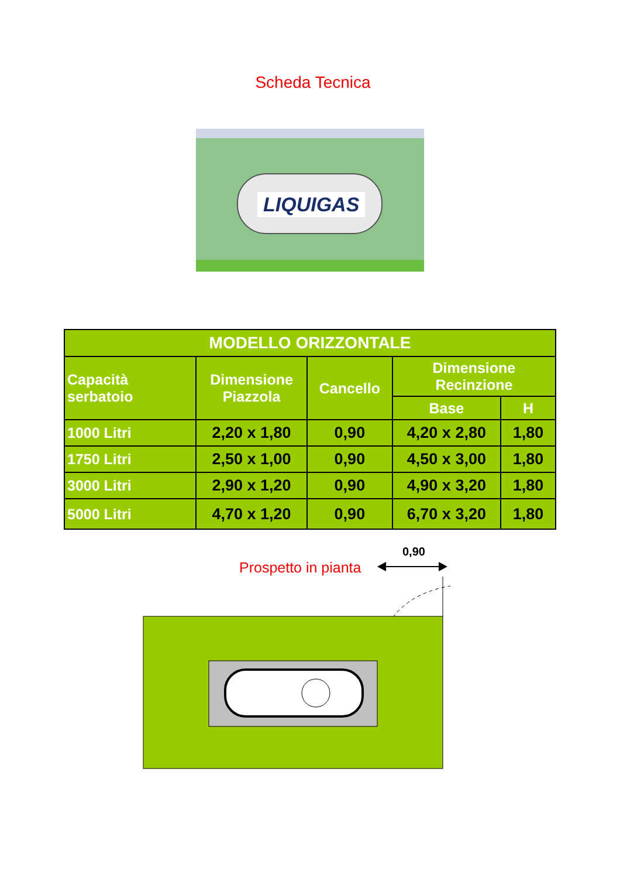Scheda Tecnica
LIQUIGAS
| MODELLO ORIZZONTALE | | | | |
| --- | --- | --- | --- | --- |
| Capacità serbatoio | Dimensione Piazzola | Cancello | Dimensione Recinzione | |
| | | | Base | H |
| 1000 Litri | 2,20 x 1,80 | 0,90 | 4,20 x 2,80 | 1,80 |
| 1750 Litri | 2,50 x 1,00 | 0,90 | 4,50 x 3,00 | 1,80 |
| 3000 Litri | 2,90 x 1,20 | 0,90 | 4,90 x 3,20 | 1,80 |
| 5000 Litri | 4,70 x 1,20 | 0,90 | 6,70 x 3,20 | 1,80 |
0,90
Prospetto in pianta